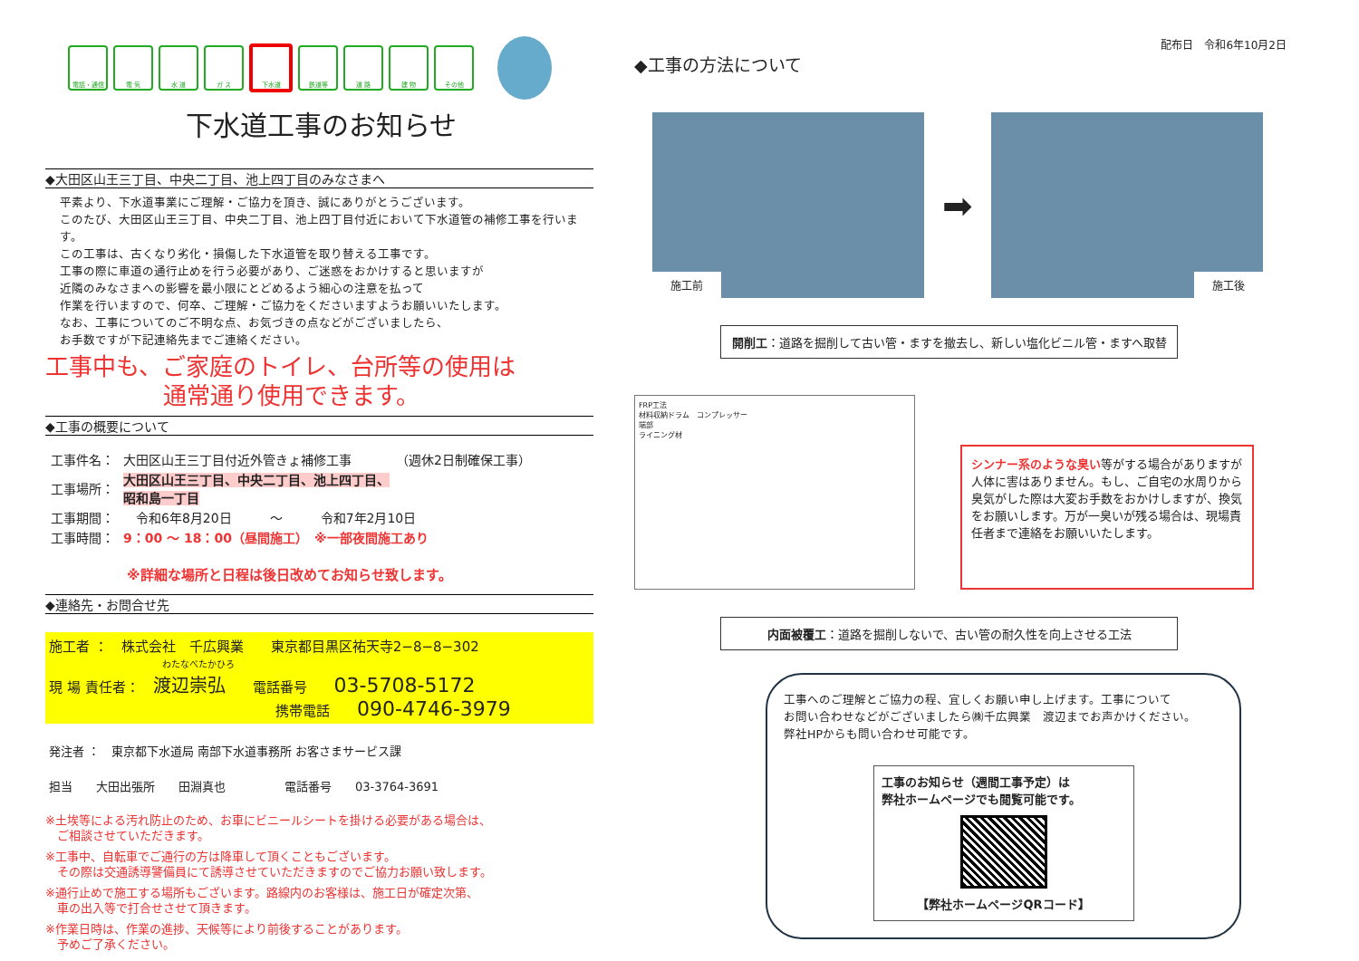電話・通信 電 気 水 道 ガ ス 下水道 鉄道等 道 路 建 物 その他
下水道工事のお知らせ
◆大田区山王三丁目、中央二丁目、池上四丁目のみなさまへ
平素より、下水道事業にご理解・ご協力を頂き、誠にありがとうございます。
このたび、大田区山王三丁目、中央二丁目、池上四丁目付近において下水道管の補修工事を行います。
この工事は、古くなり劣化・損傷した下水道管を取り替える工事です。
工事の際に車道の通行止めを行う必要があり、ご迷惑をおかけすると思いますが
近隣のみなさまへの影響を最小限にとどめるよう細心の注意を払って
作業を行いますので、何卒、ご理解・ご協力をくださいますようお願いいたします。
なお、工事についてのご不明な点、お気づきの点などがございましたら、
お手数ですが下記連絡先までご連絡ください。
工事中も、ご家庭のトイレ、台所等の使用は
通常通り使用できます。
◆工事の概要について
| 工事件名： | 大田区山王三丁目付近外管きょ補修工事 （週休2日制確保工事） |
| 工事場所： | 大田区山王三丁目、中央二丁目、池上四丁目、 昭和島一丁目 |
| 工事期間： | 令和6年8月20日 ～ 令和7年2月10日 |
| 工事時間： | 9：00 ～ 18：00（昼間施工） ※一部夜間施工あり |
※詳細な場所と日程は後日改めてお知らせ致します。
◆連絡先・お問合せ先
施工者 ：　株式会社　千広興業　　東京都目黒区祐天寺2−8−8−302
わたなべたかひろ
現 場 責任者：　渡辺崇弘　　電話番号　　03-5708-5172
携帯電話　　090-4746-3979
発注者 ：　東京都下水道局 南部下水道事務所 お客さまサービス課
担当　　大田出張所　　田淵真也　　　　　電話番号　　03-3764-3691
※土埃等による汚れ防止のため、お車にビニールシートを掛ける必要がある場合は、
　ご相談させていただきます。
※工事中、自転車でご通行の方は降車して頂くこともございます。
　その際は交通誘導警備員にて誘導させていただきますのでご協力お願い致します。
※通行止めで施工する場所もございます。路線内のお客様は、施工日が確定次第、
　車の出入等で打合せさせて頂きます。
※作業日時は、作業の進捗、天候等により前後することがあります。
　予めご了承ください。
配布日　令和6年10月2日
◆工事の方法について
施工前
➡
施工後
開削工：道路を掘削して古い管・ますを撤去し、新しい塩化ビニル管・ますへ取替
FRP工法
材料収納ドラム　コンプレッサー
端部
ライニング材
シンナー系のような臭い等がする場合がありますが人体に害はありません。もし、ご自宅の水周りから臭気がした際は大変お手数をおかけしますが、換気をお願いします。万が一臭いが残る場合は、現場責任者まで連絡をお願いいたします。
内面被覆工：道路を掘削しないで、古い管の耐久性を向上させる工法
工事へのご理解とご協力の程、宜しくお願い申し上げます。工事について
お問い合わせなどがございましたら㈱千広興業　渡辺までお声かけください。
弊社HPからも問い合わせ可能です。
工事のお知らせ（週間工事予定）は
弊社ホームページでも閲覧可能です。
【弊社ホームページQRコード】